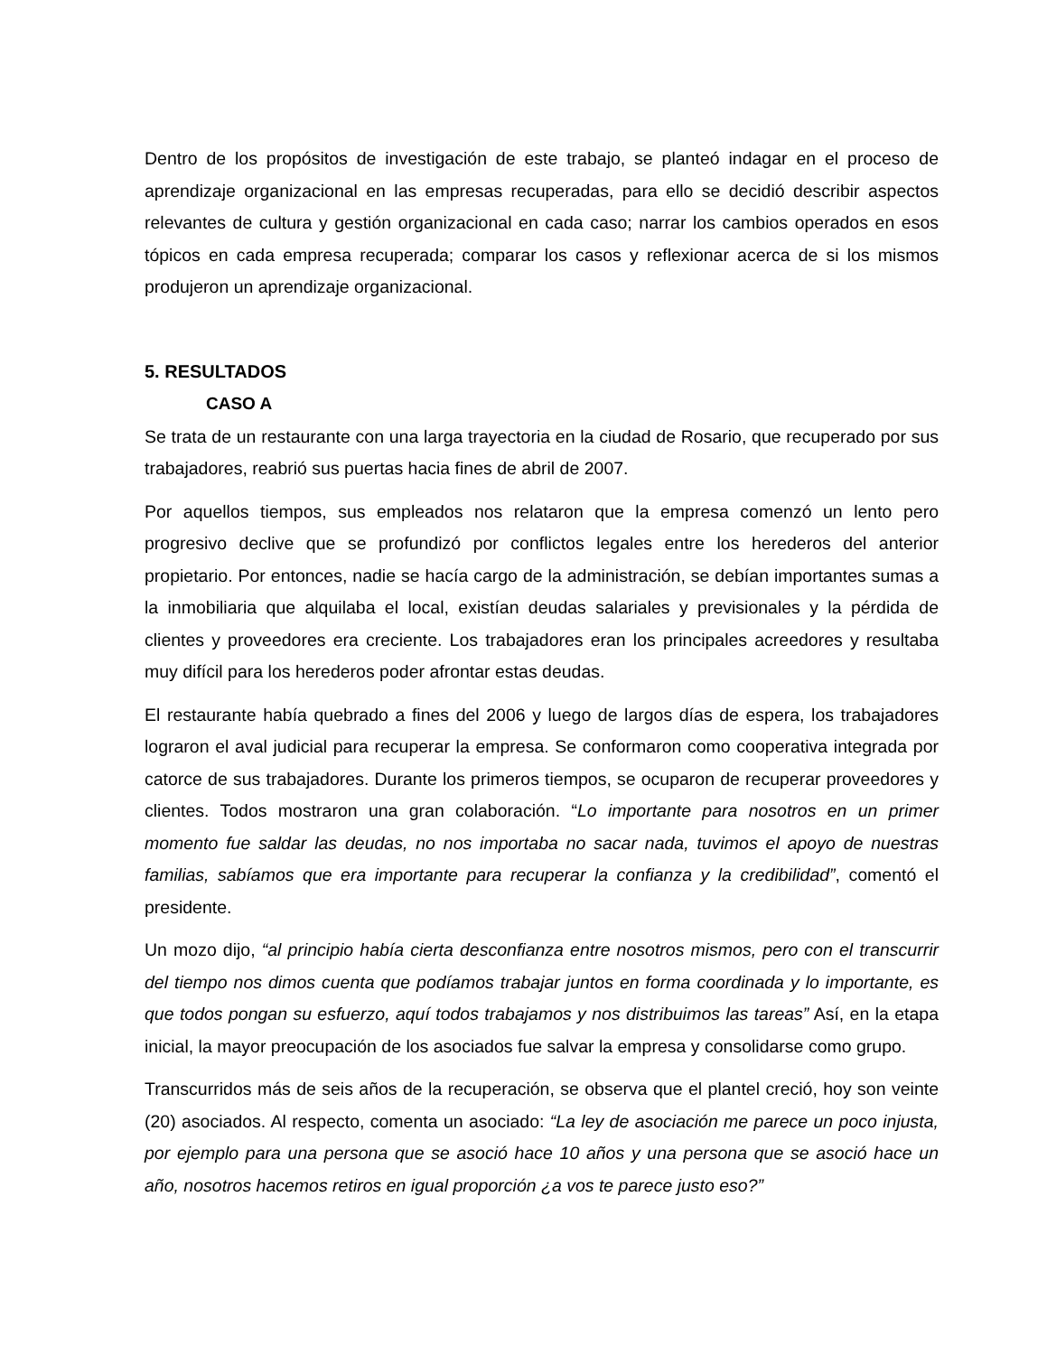Dentro de los propósitos de investigación de este trabajo, se planteó indagar en el proceso de aprendizaje organizacional en las empresas recuperadas, para ello se decidió describir aspectos relevantes de cultura y gestión organizacional en cada caso; narrar los cambios operados en esos tópicos en cada empresa recuperada; comparar los casos y reflexionar acerca de si los mismos produjeron un aprendizaje organizacional.
5. RESULTADOS
CASO A
Se trata de un restaurante con una larga trayectoria en la ciudad de Rosario, que recuperado por sus trabajadores, reabrió sus puertas hacia fines de abril de 2007.
Por aquellos tiempos, sus empleados nos relataron que la empresa comenzó un lento pero progresivo declive que se profundizó por conflictos legales entre los herederos del anterior propietario. Por entonces, nadie se hacía cargo de la administración, se debían importantes sumas a la inmobiliaria que alquilaba el local, existían deudas salariales y previsionales y la pérdida de clientes y proveedores era creciente. Los trabajadores eran los principales acreedores y resultaba muy difícil para los herederos poder afrontar estas deudas.
El restaurante había quebrado a fines del 2006 y luego de largos días de espera, los trabajadores lograron el aval judicial para recuperar la empresa. Se conformaron como cooperativa integrada por catorce de sus trabajadores. Durante los primeros tiempos, se ocuparon de recuperar proveedores y clientes. Todos mostraron una gran colaboración. “Lo importante para nosotros en un primer momento fue saldar las deudas, no nos importaba no sacar nada, tuvimos el apoyo de nuestras familias, sabíamos que era importante para recuperar la confianza y la credibilidad”, comentó el presidente.
Un mozo dijo, “al principio había cierta desconfianza entre nosotros mismos, pero con el transcurrir del tiempo nos dimos cuenta que podíamos trabajar juntos en forma coordinada y lo importante, es que todos pongan su esfuerzo, aquí todos trabajamos y nos distribuimos las tareas” Así, en la etapa inicial, la mayor preocupación de los asociados fue salvar la empresa y consolidarse como grupo.
Transcurridos más de seis años de la recuperación, se observa que el plantel creció, hoy son veinte (20) asociados. Al respecto, comenta un asociado: “La ley de asociación me parece un poco injusta, por ejemplo para una persona que se asoció hace 10 años y una persona que se asoció hace un año, nosotros hacemos retiros en igual proporción ¿a vos te parece justo eso?”